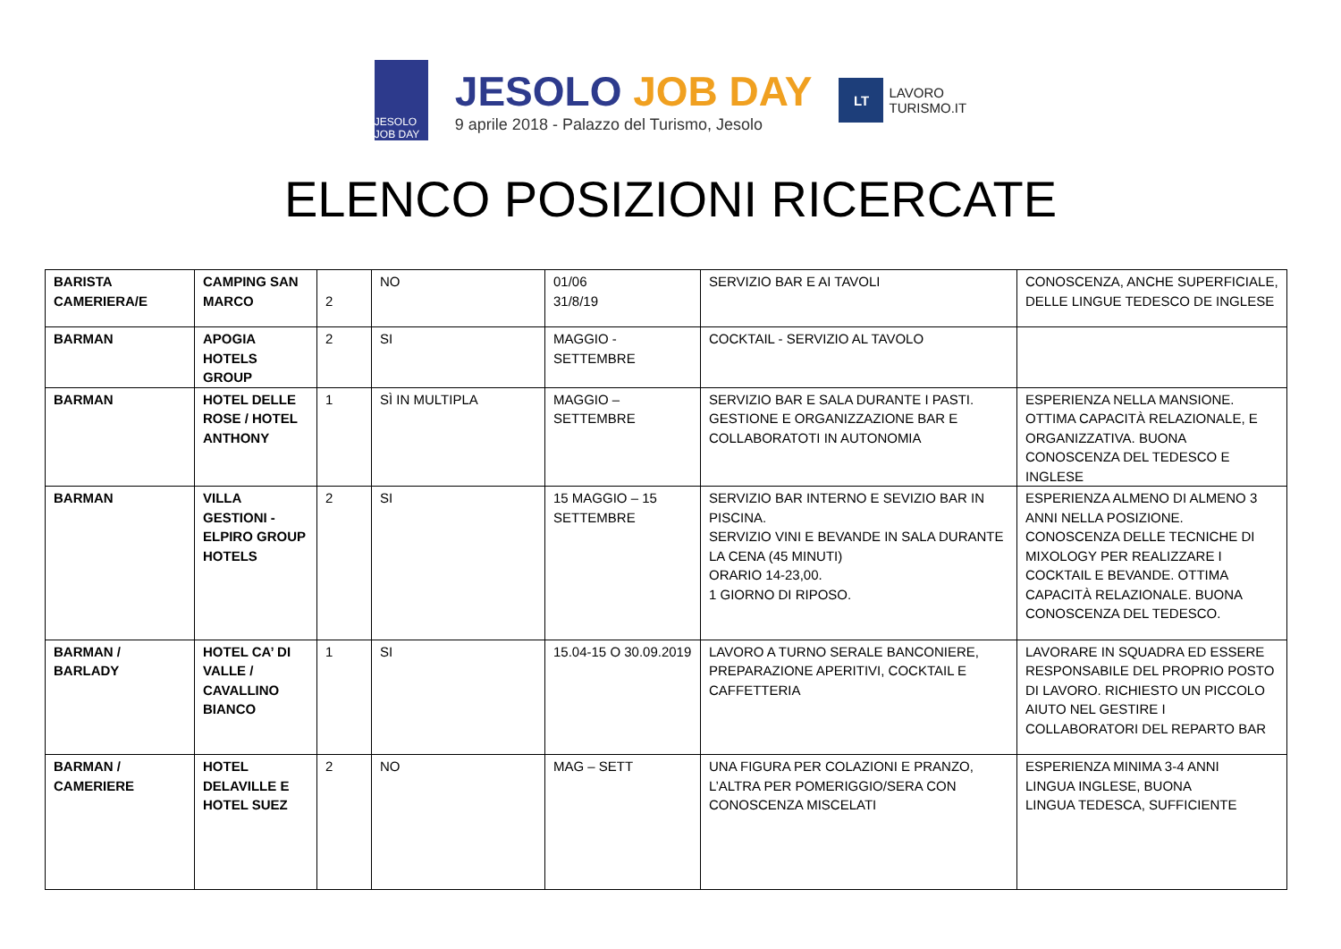JESOLO JOB DAY
JESOLO JOB DAY
9 aprile 2018 - Palazzo del Turismo, Jesolo
LT LAVORO
TURISMO.IT
ELENCO POSIZIONI RICERCATE
| BARISTA CAMERIERA/E | CAMPING SAN MARCO | 2 | NO | 01/06 31/8/19 | SERVIZIO BAR E AI TAVOLI | CONOSCENZA, ANCHE SUPERFICIALE, DELLE LINGUE TEDESCO DE INGLESE |
| BARMAN | APOGIA HOTELS GROUP | 2 | SI | MAGGIO - SETTEMBRE | COCKTAIL - SERVIZIO AL TAVOLO | |
| BARMAN | HOTEL DELLE ROSE / HOTEL ANTHONY | 1 | SÌ IN MULTIPLA | MAGGIO – SETTEMBRE | SERVIZIO BAR E SALA DURANTE I PASTI. GESTIONE E ORGANIZZAZIONE BAR E COLLABORATOTI IN AUTONOMIA | ESPERIENZA NELLA MANSIONE. OTTIMA CAPACITÀ RELAZIONALE, E ORGANIZZATIVA. BUONA CONOSCENZA DEL TEDESCO E INGLESE |
| BARMAN | VILLA GESTIONI -ELPIRO GROUP HOTELS | 2 | SI | 15 MAGGIO – 15 SETTEMBRE | SERVIZIO BAR INTERNO E SEVIZIO BAR IN PISCINA. SERVIZIO VINI E BEVANDE IN SALA DURANTE LA CENA (45 MINUTI) ORARIO 14-23,00. 1 GIORNO DI RIPOSO. | ESPERIENZA ALMENO DI ALMENO 3 ANNI NELLA POSIZIONE. CONOSCENZA DELLE TECNICHE DI MIXOLOGY PER REALIZZARE I COCKTAIL E BEVANDE. OTTIMA CAPACITÀ RELAZIONALE. BUONA CONOSCENZA DEL TEDESCO. |
| BARMAN / BARLADY | HOTEL CA’ DI VALLE / CAVALLINO BIANCO | 1 | SI | 15.04-15 O 30.09.2019 | LAVORO A TURNO SERALE BANCONIERE, PREPARAZIONE APERITIVI, COCKTAIL E CAFFETTERIA | LAVORARE IN SQUADRA ED ESSERE RESPONSABILE DEL PROPRIO POSTO DI LAVORO. RICHIESTO UN PICCOLO AIUTO NEL GESTIRE I COLLABORATORI DEL REPARTO BAR |
| BARMAN / CAMERIERE | HOTEL DELAVILLE E HOTEL SUEZ | 2 | NO | MAG – SETT | UNA FIGURA PER COLAZIONI E PRANZO, L’ALTRA PER POMERIGGIO/SERA CON CONOSCENZA MISCELATI | ESPERIENZA MINIMA 3-4 ANNI LINGUA INGLESE, BUONA LINGUA TEDESCA, SUFFICIENTE |